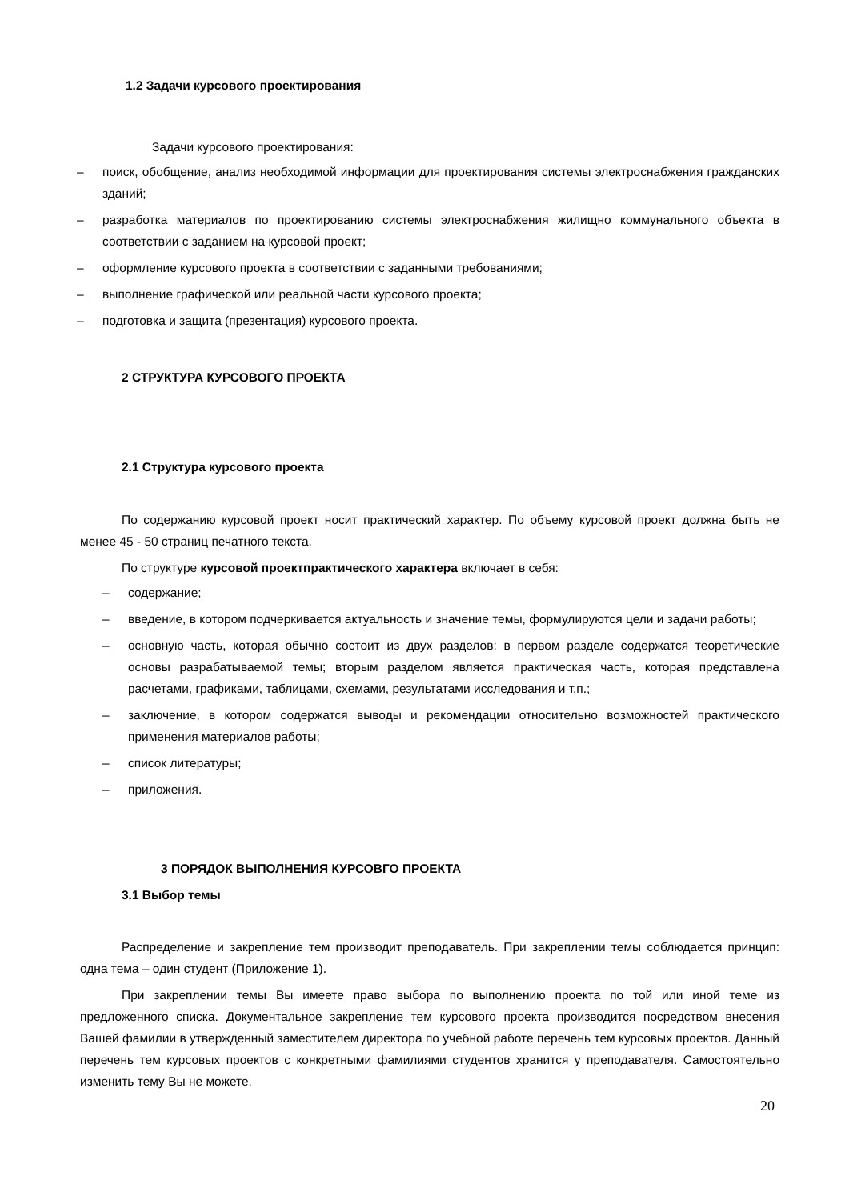1.2 Задачи курсового проектирования
Задачи курсового проектирования:
– поиск, обобщение, анализ необходимой информации для проектирования системы электроснабжения гражданских зданий;
– разработка материалов по проектированию системы электроснабжения жилищно коммунального объекта в соответствии с заданием на курсовой проект;
– оформление курсового проекта в соответствии с заданными требованиями;
– выполнение графической или реальной части курсового проекта;
– подготовка и защита (презентация) курсового проекта.
2 СТРУКТУРА КУРСОВОГО ПРОЕКТА
2.1 Структура курсового проекта
По содержанию курсовой проект носит практический характер. По объему курсовой проект должна быть не менее 45 - 50 страниц печатного текста.
По структуре курсовой проектпрактического характера включает в себя:
– содержание;
– введение, в котором подчеркивается актуальность и значение темы, формулируются цели и задачи работы;
– основную часть, которая обычно состоит из двух разделов: в первом разделе содержатся теоретические основы разрабатываемой темы; вторым разделом является практическая часть, которая представлена расчетами, графиками, таблицами, схемами, результатами исследования и т.п.;
– заключение, в котором содержатся выводы и рекомендации относительно возможностей практического применения материалов работы;
– список литературы;
– приложения.
3 ПОРЯДОК ВЫПОЛНЕНИЯ КУРСОВГО ПРОЕКТА
3.1 Выбор темы
Распределение и закрепление тем производит преподаватель. При закреплении темы соблюдается принцип: одна тема – один студент (Приложение 1).
При закреплении темы Вы имеете право выбора по выполнению проекта по той или иной теме из предложенного списка. Документальное закрепление тем курсового проекта производится посредством внесения Вашей фамилии в утвержденный заместителем директора по учебной работе перечень тем курсовых проектов. Данный перечень тем курсовых проектов с конкретными фамилиями студентов хранится у преподавателя. Самостоятельно изменить тему Вы не можете.
20